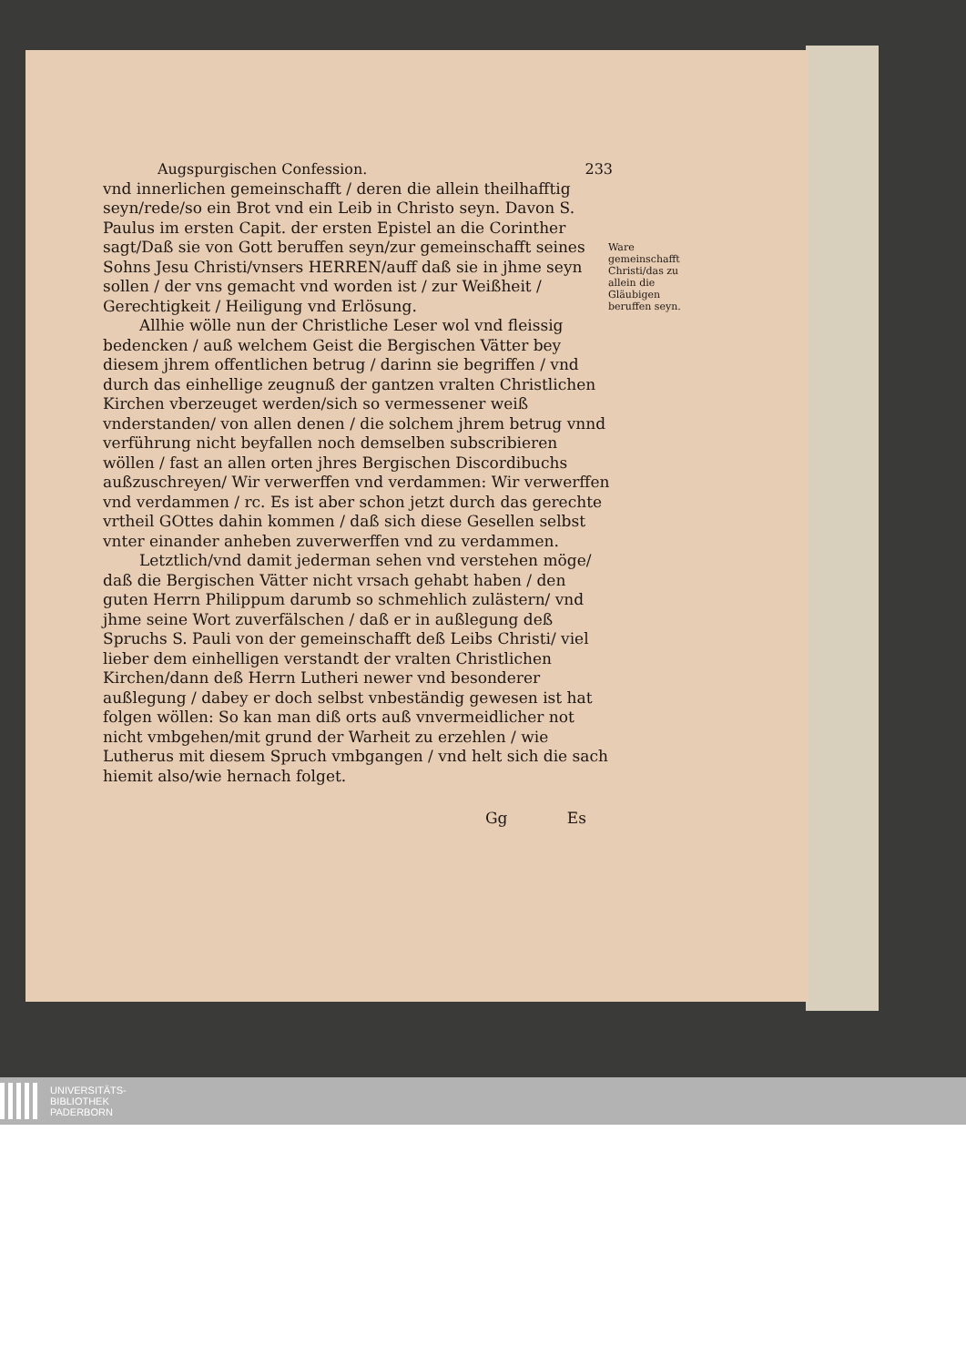Augspurgischen Confession. 233
vnd innerlichen gemeinschafft / deren die allein theilhafftig seyn/rede/so ein Brot vnd ein Leib in Christo seyn. Davon S. Paulus im ersten Capit. der ersten Epistel an die Corinther sagt/Daß sie von Gott beruffen seyn/zur gemeinschafft seines Sohns Jesu Christi/vnsers HERREN/auff daß sie in jhme seyn sollen / der vns gemacht vnd worden ist / zur Weißheit / Gerechtigkeit / Heiligung vnd Erlösung.
Allhie wölle nun der Christliche Leser wol vnd fleissig bedencken / auß welchem Geist die Bergischen Vätter bey diesem jhrem offentlichen betrug / darinn sie begriffen / vnd durch das einhellige zeugnuß der gantzen vralten Christlichen Kirchen vberzeuget werden/sich so vermessener weiß vnderstanden/ von allen denen / die solchem jhrem betrug vnnd verführung nicht beyfallen noch demselben subscribieren wöllen / fast an allen orten jhres Bergischen Discordibuchs außzuschreyen/ Wir verwerffen vnd verdammen: Wir verwerffen vnd verdammen / rc. Es ist aber schon jetzt durch das gerechte vrtheil GOttes dahin kommen / daß sich diese Gesellen selbst vnter einander anheben zuverwerffen vnd zu verdammen.
Letztlich/vnd damit jederman sehen vnd verstehen möge/ daß die Bergischen Vätter nicht vrsach gehabt haben / den guten Herrn Philippum darumb so schmehlich zulästern/ vnd jhme seine Wort zuverfälschen / daß er in außlegung deß Spruchs S. Pauli von der gemeinschafft deß Leibs Christi/ viel lieber dem einhelligen verstandt der vralten Christlichen Kirchen/dann deß Herrn Lutheri newer vnd besonderer außlegung / dabey er doch selbst vnbeständig gewesen ist hat folgen wöllen: So kan man diß orts auß vnvermeidlicher not nicht vmbgehen/mit grund der Warheit zu erzehlen / wie Lutherus mit diesem Spruch vmbgangen / vnd helt sich die sach hiemit also/wie hernach folget.
Gg Es
Ware gemeinschafft Christi/das zu allein die Gläubigen beruffen seyn.
UNIVERSITÄTS-
BIBLIOTHEK
PADERBORN